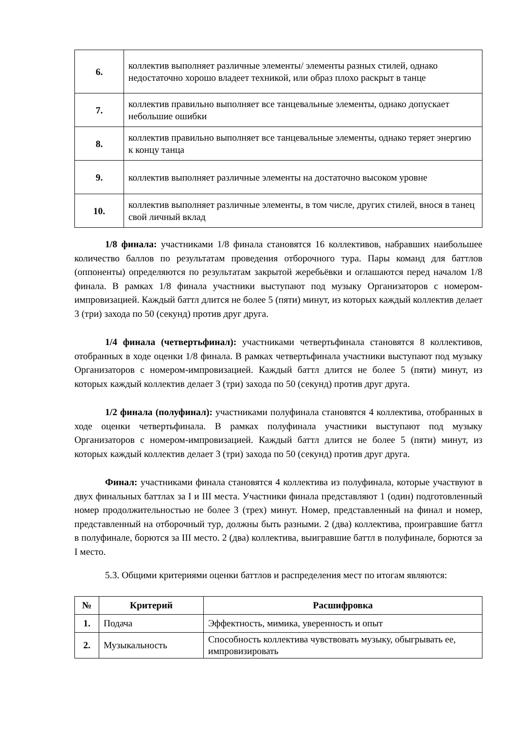| 6. | коллектив выполняет различные элементы/ элементы разных стилей, однако недостаточно хорошо владеет техникой, или образ плохо раскрыт в танце |
| 7. | коллектив правильно выполняет все танцевальные элементы, однако допускает небольшие ошибки |
| 8. | коллектив правильно выполняет все танцевальные элементы, однако теряет энергию к концу танца |
| 9. | коллектив выполняет различные элементы на достаточно высоком уровне |
| 10. | коллектив выполняет различные элементы, в том числе, других стилей, внося в танец свой личный вклад |
1/8 финала: участниками 1/8 финала становятся 16 коллективов, набравших наибольшее количество баллов по результатам проведения отборочного тура. Пары команд для баттлов (оппоненты) определяются по результатам закрытой жеребьёвки и оглашаются перед началом 1/8 финала. В рамках 1/8 финала участники выступают под музыку Организаторов с номером-импровизацией. Каждый баттл длится не более 5 (пяти) минут, из которых каждый коллектив делает 3 (три) захода по 50 (секунд) против друг друга.
1/4 финала (четвертьфинал): участниками четвертьфинала становятся 8 коллективов, отобранных в ходе оценки 1/8 финала. В рамках четвертьфинала участники выступают под музыку Организаторов с номером-импровизацией. Каждый баттл длится не более 5 (пяти) минут, из которых каждый коллектив делает 3 (три) захода по 50 (секунд) против друг друга.
1/2 финала (полуфинал): участниками полуфинала становятся 4 коллектива, отобранных в ходе оценки четвертьфинала. В рамках полуфинала участники выступают под музыку Организаторов с номером-импровизацией. Каждый баттл длится не более 5 (пяти) минут, из которых каждый коллектив делает 3 (три) захода по 50 (секунд) против друг друга.
Финал: участниками финала становятся 4 коллектива из полуфинала, которые участвуют в двух финальных баттлах за I и III места. Участники финала представляют 1 (один) подготовленный номер продолжительностью не более 3 (трех) минут. Номер, представленный на финал и номер, представленный на отборочный тур, должны быть разными. 2 (два) коллектива, проигравшие баттл в полуфинале, борются за III место. 2 (два) коллектива, выигравшие баттл в полуфинале, борются за I место.
5.3. Общими критериями оценки баттлов и распределения мест по итогам являются:
| № | Критерий | Расшифровка |
| --- | --- | --- |
| 1. | Подача | Эффектность, мимика, уверенность и опыт |
| 2. | Музыкальность | Способность коллектива чувствовать музыку, обыгрывать ее, импровизировать |